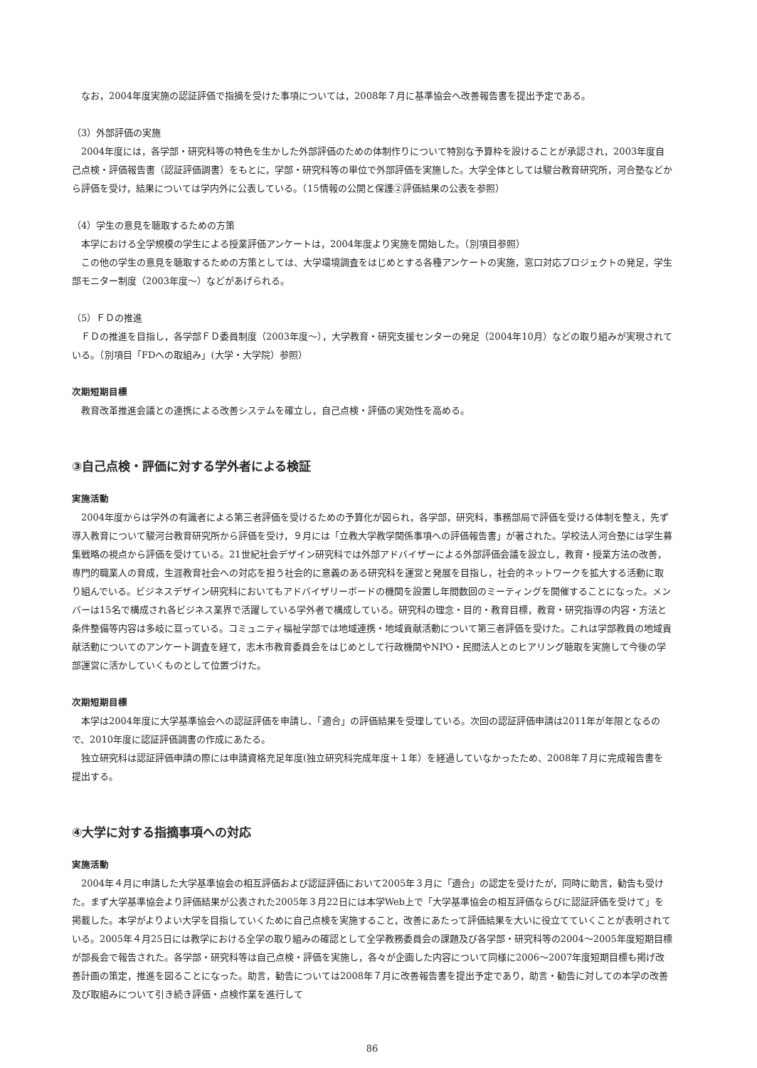なお，2004年度実施の認証評価で指摘を受けた事項については，2008年７月に基準協会へ改善報告書を提出予定である。
（3）外部評価の実施
2004年度には，各学部・研究科等の特色を生かした外部評価のための体制作りについて特別な予算枠を設けることが承認され，2003年度自己点検・評価報告書（認証評価調書）をもとに，学部・研究科等の単位で外部評価を実施した。大学全体としては駿台教育研究所，河合塾などから評価を受け，結果については学内外に公表している。（15情報の公開と保護②評価結果の公表を参照）
（4）学生の意見を聴取するための方策
本学における全学規模の学生による授業評価アンケートは，2004年度より実施を開始した。（別項目参照）
この他の学生の意見を聴取するための方策としては、大学環境調査をはじめとする各種アンケートの実施，窓口対応プロジェクトの発足，学生部モニター制度（2003年度〜）などがあげられる。
（5）ＦＤの推進
ＦＤの推進を目指し，各学部ＦＤ委員制度（2003年度〜），大学教育・研究支援センターの発足（2004年10月）などの取り組みが実現されている。（別項目「FDへの取組み」(大学・大学院）参照）
次期短期目標
教育改革推進会議との連携による改善システムを確立し，自己点検・評価の実効性を高める。
③自己点検・評価に対する学外者による検証
実施活動
2004年度からは学外の有識者による第三者評価を受けるための予算化が図られ，各学部，研究科，事務部局で評価を受ける体制を整え，先ず導入教育について駿河台教育研究所から評価を受け，９月には「立教大学教学関係事項への評価報告書」が著された。学校法人河合塾には学生募集戦略の視点から評価を受けている。21世紀社会デザイン研究科では外部アドバイザーによる外部評価会議を設立し，教育・授業方法の改善，専門的職業人の育成，生涯教育社会への対応を担う社会的に意義のある研究科を運営と発展を目指し，社会的ネットワークを拡大する活動に取り組んでいる。ビジネスデザイン研究科においてもアドバイザリーボードの機関を設置し年間数回のミーティングを開催することになった。メンバーは15名で構成され各ビジネス業界で活躍している学外者で構成している。研究科の理念・目的・教育目標，教育・研究指導の内容・方法と条件整備等内容は多岐に亘っている。コミュニティ福祉学部では地域連携・地域貢献活動について第三者評価を受けた。これは学部教員の地域貢献活動についてのアンケート調査を経て，志木市教育委員会をはじめとして行政機関やNPO・民間法人とのヒアリング聴取を実施して今後の学部運営に活かしていくものとして位置づけた。
次期短期目標
本学は2004年度に大学基準協会への認証評価を申請し、「適合」の評価結果を受理している。次回の認証評価申請は2011年が年限となるので、2010年度に認証評価調書の作成にあたる。
独立研究科は認証評価申請の際には申請資格充足年度(独立研究科完成年度＋１年）を経過していなかったため、2008年７月に完成報告書を提出する。
④大学に対する指摘事項への対応
実施活動
2004年４月に申請した大学基準協会の相互評価および認証評価において2005年３月に「適合」の認定を受けたが，同時に助言，勧告も受けた。まず大学基準協会より評価結果が公表された2005年３月22日には本学Web上で「大学基準協会の相互評価ならびに認証評価を受けて」を掲載した。本学がよりよい大学を目指していくために自己点検を実施すること，改善にあたって評価結果を大いに役立てていくことが表明されている。2005年４月25日には教学における全学の取り組みの確認として全学教務委員会の課題及び各学部・研究科等の2004〜2005年度短期目標が部長会で報告された。各学部・研究科等は自己点検・評価を実施し，各々が企画した内容について同様に2006〜2007年度短期目標も掲げ改善計画の策定，推進を図ることになった。助言，勧告については2008年７月に改善報告書を提出予定であり，助言・勧告に対しての本学の改善及び取組みについて引き続き評価・点検作業を進行して
86